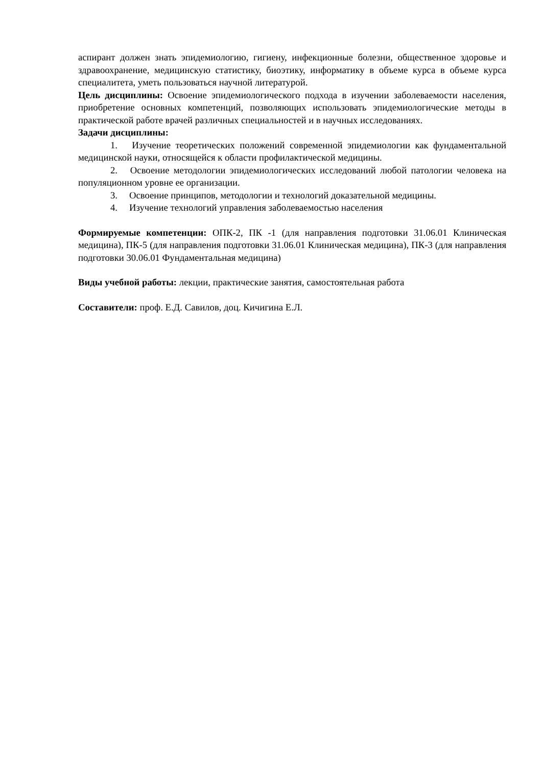аспирант должен знать эпидемиологию, гигиену, инфекционные болезни, общественное здоровье и здравоохранение, медицинскую статистику, биоэтику, информатику в объеме курса в объеме курса специалитета, уметь пользоваться научной литературой.
Цель дисциплины: Освоение эпидемиологического подхода в изучении заболеваемости населения, приобретение основных компетенций, позволяющих использовать эпидемиологические методы в практической работе врачей различных специальностей и в научных исследованиях.
Задачи дисциплины:
1. Изучение теоретических положений современной эпидемиологии как фундаментальной медицинской науки, относящейся к области профилактической медицины.
2. Освоение методологии эпидемиологических исследований любой патологии человека на популяционном уровне ее организации.
3. Освоение принципов, методологии и технологий доказательной медицины.
4. Изучение технологий управления заболеваемостью населения
Формируемые компетенции: ОПК-2, ПК -1 (для направления подготовки 31.06.01 Клиническая медицина), ПК-5 (для направления подготовки 31.06.01 Клиническая медицина), ПК-3 (для направления подготовки 30.06.01 Фундаментальная медицина)
Виды учебной работы: лекции, практические занятия, самостоятельная работа
Составители: проф. Е.Д. Савилов, доц. Кичигина Е.Л.